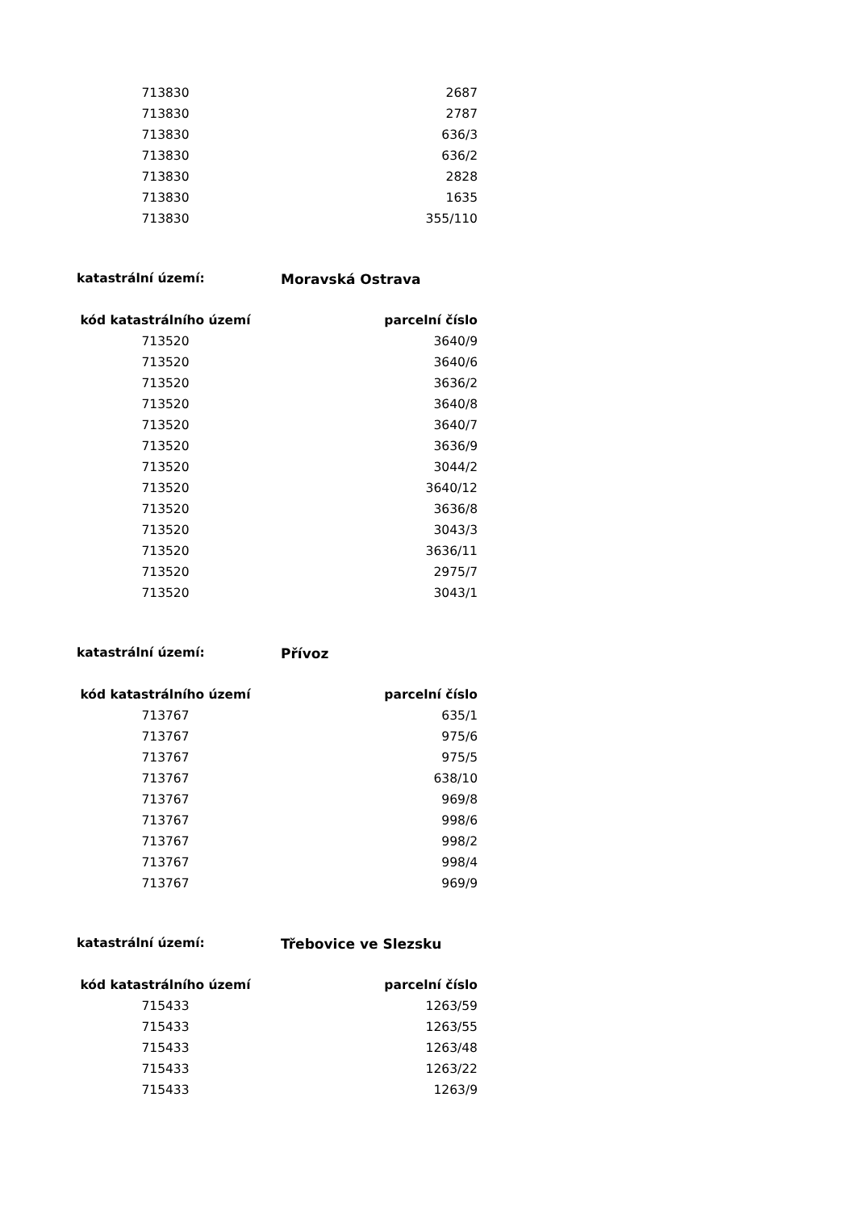| 713830 | 2687 |
| 713830 | 2787 |
| 713830 | 636/3 |
| 713830 | 636/2 |
| 713830 | 2828 |
| 713830 | 1635 |
| 713830 | 355/110 |
katastrální území: Moravská Ostrava
| kód katastrálního území | parcelní číslo |
| --- | --- |
| 713520 | 3640/9 |
| 713520 | 3640/6 |
| 713520 | 3636/2 |
| 713520 | 3640/8 |
| 713520 | 3640/7 |
| 713520 | 3636/9 |
| 713520 | 3044/2 |
| 713520 | 3640/12 |
| 713520 | 3636/8 |
| 713520 | 3043/3 |
| 713520 | 3636/11 |
| 713520 | 2975/7 |
| 713520 | 3043/1 |
katastrální území: Přívoz
| kód katastrálního území | parcelní číslo |
| --- | --- |
| 713767 | 635/1 |
| 713767 | 975/6 |
| 713767 | 975/5 |
| 713767 | 638/10 |
| 713767 | 969/8 |
| 713767 | 998/6 |
| 713767 | 998/2 |
| 713767 | 998/4 |
| 713767 | 969/9 |
katastrální území: Třebovice ve Slezsku
| kód katastrálního území | parcelní číslo |
| --- | --- |
| 715433 | 1263/59 |
| 715433 | 1263/55 |
| 715433 | 1263/48 |
| 715433 | 1263/22 |
| 715433 | 1263/9 |